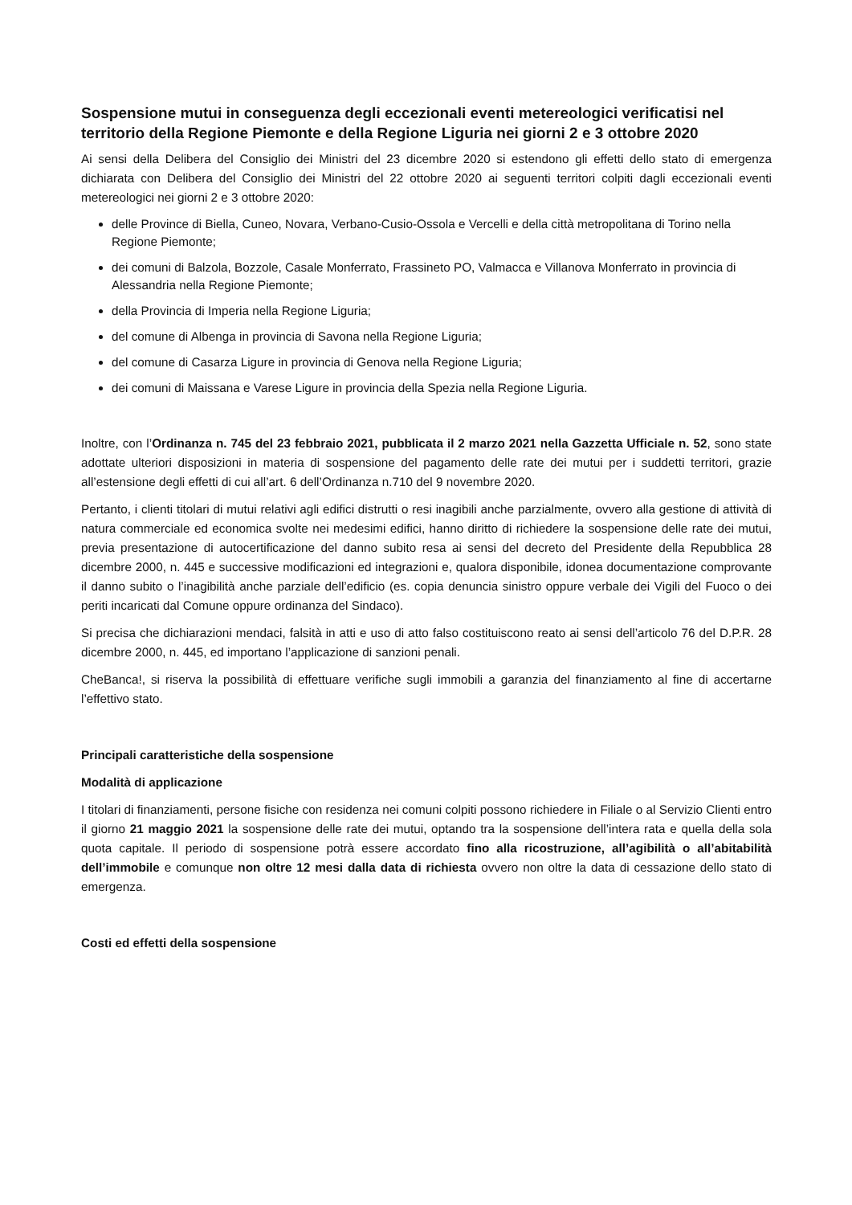Sospensione mutui in conseguenza degli eccezionali eventi metereologici verificatisi nel territorio della Regione Piemonte e della Regione Liguria nei giorni 2 e 3 ottobre 2020
Ai sensi della Delibera del Consiglio dei Ministri del 23 dicembre 2020 si estendono gli effetti dello stato di emergenza dichiarata con Delibera del Consiglio dei Ministri del 22 ottobre 2020 ai seguenti territori colpiti dagli eccezionali eventi metereologici nei giorni 2 e 3 ottobre 2020:
delle Province di Biella, Cuneo, Novara, Verbano-Cusio-Ossola e Vercelli e della città metropolitana di Torino nella Regione Piemonte;
dei comuni di Balzola, Bozzole, Casale Monferrato, Frassineto PO, Valmacca e Villanova Monferrato in provincia di Alessandria nella Regione Piemonte;
della Provincia di Imperia nella Regione Liguria;
del comune di Albenga in provincia di Savona nella Regione Liguria;
del comune di Casarza Ligure in provincia di Genova nella Regione Liguria;
dei comuni di Maissana e Varese Ligure in provincia della Spezia nella Regione Liguria.
Inoltre, con l’Ordinanza n. 745 del 23 febbraio 2021, pubblicata il 2 marzo 2021 nella Gazzetta Ufficiale n. 52, sono state adottate ulteriori disposizioni in materia di sospensione del pagamento delle rate dei mutui per i suddetti territori, grazie all’estensione degli effetti di cui all’art. 6 dell’Ordinanza n.710 del 9 novembre 2020.
Pertanto, i clienti titolari di mutui relativi agli edifici distrutti o resi inagibili anche parzialmente, ovvero alla gestione di attività di natura commerciale ed economica svolte nei medesimi edifici, hanno diritto di richiedere la sospensione delle rate dei mutui, previa presentazione di autocertificazione del danno subito resa ai sensi del decreto del Presidente della Repubblica 28 dicembre 2000, n. 445 e successive modificazioni ed integrazioni e, qualora disponibile, idonea documentazione comprovante il danno subito o l’inagibilità anche parziale dell’edificio (es. copia denuncia sinistro oppure verbale dei Vigili del Fuoco o dei periti incaricati dal Comune oppure ordinanza del Sindaco).
Si precisa che dichiarazioni mendaci, falsità in atti e uso di atto falso costituiscono reato ai sensi dell’articolo 76 del D.P.R. 28 dicembre 2000, n. 445, ed importano l’applicazione di sanzioni penali.
CheBanca!, si riserva la possibilità di effettuare verifiche sugli immobili a garanzia del finanziamento al fine di accertarne l’effettivo stato.
Principali caratteristiche della sospensione
Modalità di applicazione
I titolari di finanziamenti, persone fisiche con residenza nei comuni colpiti possono richiedere in Filiale o al Servizio Clienti entro il giorno 21 maggio 2021 la sospensione delle rate dei mutui, optando tra la sospensione dell’intera rata e quella della sola quota capitale. Il periodo di sospensione potrà essere accordato fino alla ricostruzione, all’agibilità o all’abitabilità dell’immobile e comunque non oltre 12 mesi dalla data di richiesta ovvero non oltre la data di cessazione dello stato di emergenza.
Costi ed effetti della sospensione